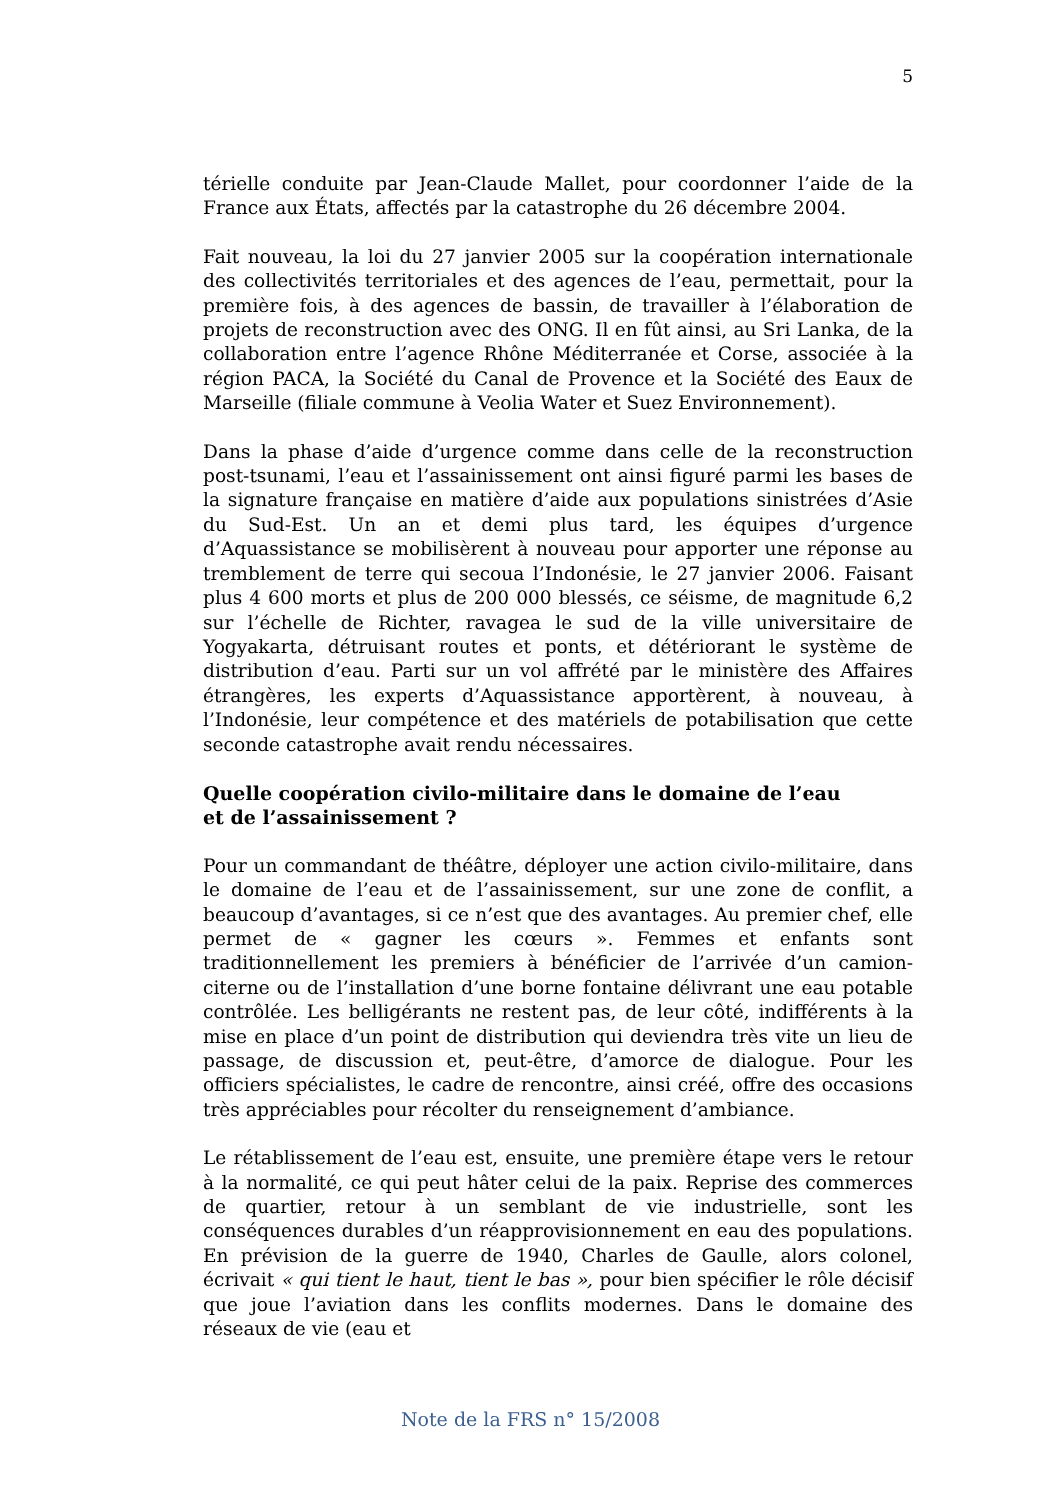5
térielle conduite par Jean-Claude Mallet, pour coordonner l’aide de la France aux États, affectés par la catastrophe du 26 décembre 2004.
Fait nouveau, la loi du 27 janvier 2005 sur la coopération internationale des collectivités territoriales et des agences de l’eau, permettait, pour la première fois, à des agences de bassin, de travailler à l’élaboration de projets de reconstruction avec des ONG. Il en fût ainsi, au Sri Lanka, de la collaboration entre l’agence Rhône Méditerranée et Corse, associée à la région PACA, la Société du Canal de Provence et la Société des Eaux de Marseille (filiale commune à Veolia Water et Suez Environnement).
Dans la phase d’aide d’urgence comme dans celle de la reconstruction post-tsunami, l’eau et l’assainissement ont ainsi figuré parmi les bases de la signature française en matière d’aide aux populations sinistrées d’Asie du Sud-Est. Un an et demi plus tard, les équipes d’urgence d’Aquassistance se mobilisèrent à nouveau pour apporter une réponse au tremblement de terre qui secoua l’Indonésie, le 27 janvier 2006. Faisant plus 4 600 morts et plus de 200 000 blessés, ce séisme, de magnitude 6,2 sur l’échelle de Richter, ravagea le sud de la ville universitaire de Yogyakarta, détruisant routes et ponts, et détériorant le système de distribution d’eau. Parti sur un vol affrété par le ministère des Affaires étrangères, les experts d’Aquassistance apportèrent, à nouveau, à l’Indonésie, leur compétence et des matériels de potabilisation que cette seconde catastrophe avait rendu nécessaires.
Quelle coopération civilo-militaire dans le domaine de l’eau
et de l’assainissement ?
Pour un commandant de théâtre, déployer une action civilo-militaire, dans le domaine de l’eau et de l’assainissement, sur une zone de conflit, a beaucoup d’avantages, si ce n’est que des avantages. Au premier chef, elle permet de « gagner les cœurs ». Femmes et enfants sont traditionnellement les premiers à bénéficier de l’arrivée d’un camion-citerne ou de l’installation d’une borne fontaine délivrant une eau potable contrôlée. Les belligérants ne restent pas, de leur côté, indifférents à la mise en place d’un point de distribution qui deviendra très vite un lieu de passage, de discussion et, peut-être, d’amorce de dialogue. Pour les officiers spécialistes, le cadre de rencontre, ainsi créé, offre des occasions très appréciables pour récolter du renseignement d’ambiance.
Le rétablissement de l’eau est, ensuite, une première étape vers le retour à la normalité, ce qui peut hâter celui de la paix. Reprise des commerces de quartier, retour à un semblant de vie industrielle, sont les conséquences durables d’un réapprovisionnement en eau des populations. En prévision de la guerre de 1940, Charles de Gaulle, alors colonel, écrivait « qui tient le haut, tient le bas », pour bien spécifier le rôle décisif que joue l’aviation dans les conflits modernes. Dans le domaine des réseaux de vie (eau et
Note de la FRS n° 15/2008